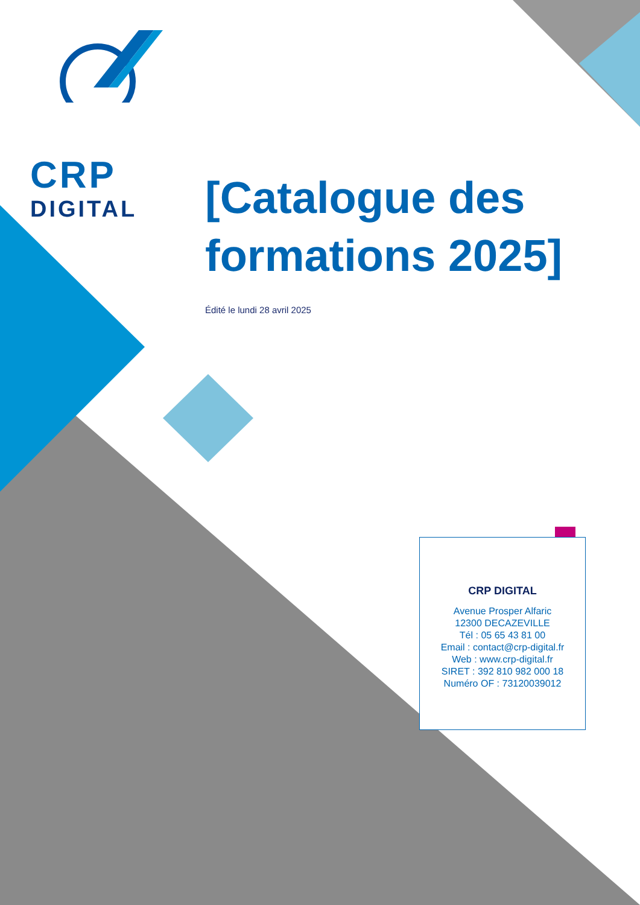CRP
DIGITAL
[Catalogue des formations 2025]
Édité le lundi 28 avril 2025
CRP DIGITAL
Avenue Prosper Alfaric
12300 DECAZEVILLE
Tél : 05 65 43 81 00
Email : contact@crp-digital.fr
Web : www.crp-digital.fr
SIRET : 392 810 982 000 18
Numéro OF : 73120039012